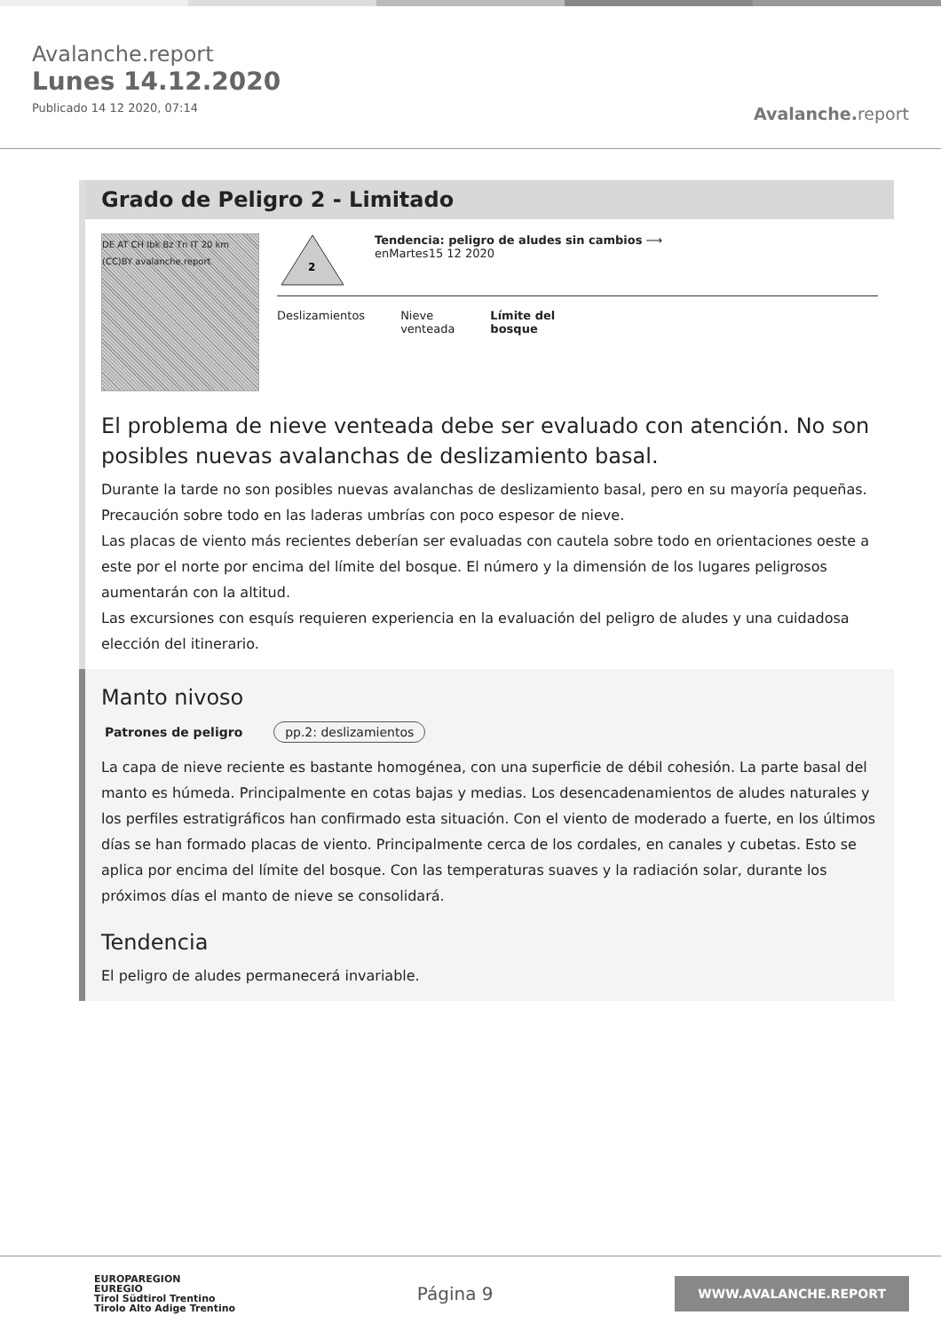Avalanche.report
Lunes 14.12.2020
Publicado 14 12 2020, 07:14
Avalanche. report
Grado de Peligro 2 - Limitado
DE AT CH Ibk Bz Tn IT 20 km (CC)BY avalanche.report
2
Tendencia: peligro de aludes sin cambios ⟶
enMartes15 12 2020
Deslizamientos Nieve
venteada
Límite del
bosque
El problema de nieve venteada debe ser evaluado con atención. No son posibles nuevas avalanchas de deslizamiento basal.
Durante la tarde no son posibles nuevas avalanchas de deslizamiento basal, pero en su mayoría pequeñas. Precaución sobre todo en las laderas umbrías con poco espesor de nieve.
Las placas de viento más recientes deberían ser evaluadas con cautela sobre todo en orientaciones oeste a este por el norte por encima del límite del bosque. El número y la dimensión de los lugares peligrosos aumentarán con la altitud.
Las excursiones con esquís requieren experiencia en la evaluación del peligro de aludes y una cuidadosa elección del itinerario.
Manto nivoso
Patrones de peligro pp.2: deslizamientos
La capa de nieve reciente es bastante homogénea, con una superficie de débil cohesión. La parte basal del manto es húmeda. Principalmente en cotas bajas y medias. Los desencadenamientos de aludes naturales y los perfiles estratigráficos han confirmado esta situación. Con el viento de moderado a fuerte, en los últimos días se han formado placas de viento. Principalmente cerca de los cordales, en canales y cubetas. Esto se aplica por encima del límite del bosque. Con las temperaturas suaves y la radiación solar, durante los próximos días el manto de nieve se consolidará.
Tendencia
El peligro de aludes permanecerá invariable.
EUROPAREGION
EUREGIO
Tirol Südtirol Trentino
Tirolo Alto Adige Trentino
Página 9
WWW.AVALANCHE.REPORT